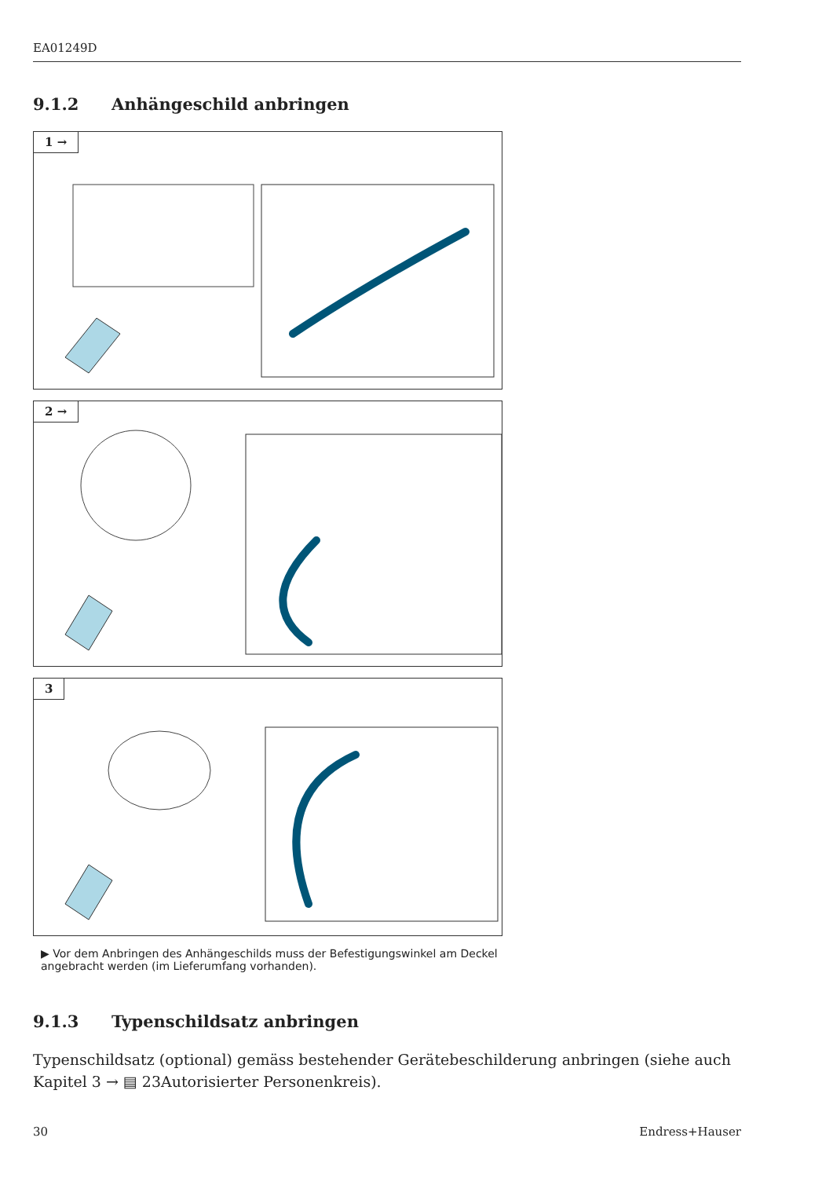EA01249D
9.1.2 Anhängeschild anbringen
1 →
2 →
3
▶ Vor dem Anbringen des Anhängeschilds muss der Befestigungswinkel am Deckel angebracht werden (im Lieferumfang vorhanden).
9.1.3 Typenschildsatz anbringen
Typenschildsatz (optional) gemäss bestehender Gerätebeschilderung anbringen (siehe auch Kapitel 3 → ▤ 23Autorisierter Personenkreis).
30 Endress+Hauser